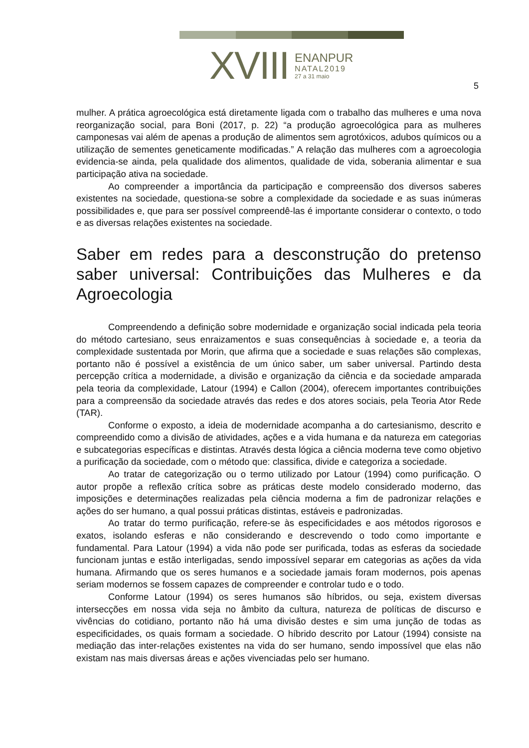XVIII
ENANPUR
NATAL2019
27 a 31 maio
5
mulher. A prática agroecológica está diretamente ligada com o trabalho das mulheres e uma nova reorganização social, para Boni (2017, p. 22) “a produção agroecológica para as mulheres camponesas vai além de apenas a produção de alimentos sem agrotóxicos, adubos químicos ou a utilização de sementes geneticamente modificadas.” A relação das mulheres com a agroecologia evidencia-se ainda, pela qualidade dos alimentos, qualidade de vida, soberania alimentar e sua participação ativa na sociedade.
Ao compreender a importância da participação e compreensão dos diversos saberes existentes na sociedade, questiona-se sobre a complexidade da sociedade e as suas inúmeras possibilidades e, que para ser possível compreendê-las é importante considerar o contexto, o todo e as diversas relações existentes na sociedade.
Saber em redes para a desconstrução do pretenso saber universal: Contribuições das Mulheres e da Agroecologia
Compreendendo a definição sobre modernidade e organização social indicada pela teoria do método cartesiano, seus enraizamentos e suas consequências à sociedade e, a teoria da complexidade sustentada por Morin, que afirma que a sociedade e suas relações são complexas, portanto não é possível a existência de um único saber, um saber universal. Partindo desta percepção crítica a modernidade, a divisão e organização da ciência e da sociedade amparada pela teoria da complexidade, Latour (1994) e Callon (2004), oferecem importantes contribuições para a compreensão da sociedade através das redes e dos atores sociais, pela Teoria Ator Rede (TAR).
Conforme o exposto, a ideia de modernidade acompanha a do cartesianismo, descrito e compreendido como a divisão de atividades, ações e a vida humana e da natureza em categorias e subcategorias específicas e distintas. Através desta lógica a ciência moderna teve como objetivo a purificação da sociedade, com o método que: classifica, divide e categoriza a sociedade.
Ao tratar de categorização ou o termo utilizado por Latour (1994) como purificação. O autor propõe a reflexão crítica sobre as práticas deste modelo considerado moderno, das imposições e determinações realizadas pela ciência moderna a fim de padronizar relações e ações do ser humano, a qual possui práticas distintas, estáveis e padronizadas.
Ao tratar do termo purificação, refere-se às especificidades e aos métodos rigorosos e exatos, isolando esferas e não considerando e descrevendo o todo como importante e fundamental. Para Latour (1994) a vida não pode ser purificada, todas as esferas da sociedade funcionam juntas e estão interligadas, sendo impossível separar em categorias as ações da vida humana. Afirmando que os seres humanos e a sociedade jamais foram modernos, pois apenas seriam modernos se fossem capazes de compreender e controlar tudo e o todo.
Conforme Latour (1994) os seres humanos são híbridos, ou seja, existem diversas intersecções em nossa vida seja no âmbito da cultura, natureza de políticas de discurso e vivências do cotidiano, portanto não há uma divisão destes e sim uma junção de todas as especificidades, os quais formam a sociedade. O híbrido descrito por Latour (1994) consiste na mediação das inter-relações existentes na vida do ser humano, sendo impossível que elas não existam nas mais diversas áreas e ações vivenciadas pelo ser humano.